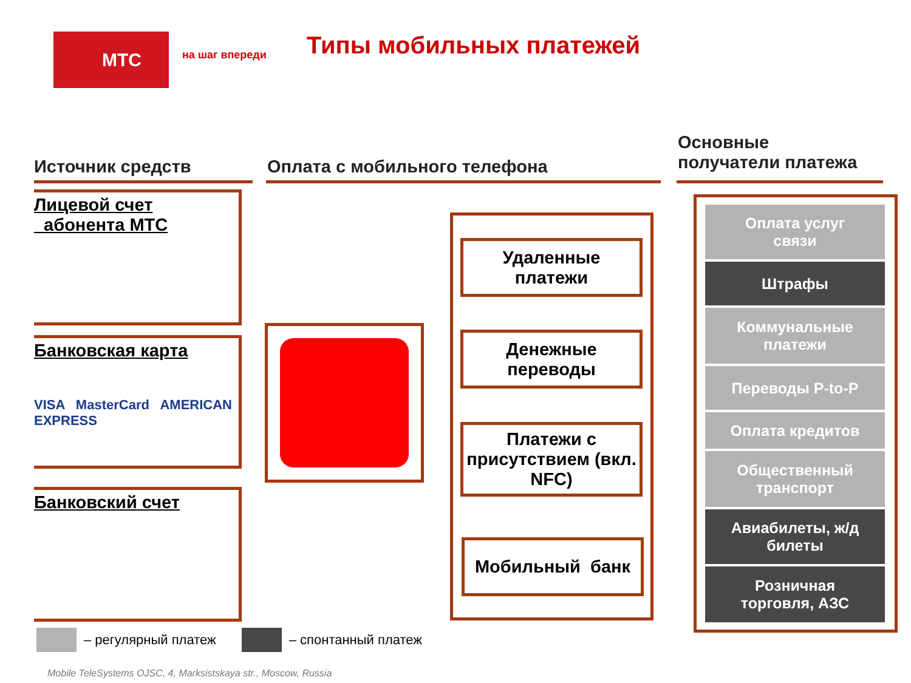МТС
на шаг впереди Типы мобильных платежей
Источник средств Оплата с мобильного телефона
Основные
получатели платежа
Лицевой счет
абонента МТС
Банковская карта
VISA MasterCard AMERICAN EXPRESS
Банковский счет
Удаленные
платежи
Денежные
переводы
Платежи с присутствием (вкл. NFC)
Мобильный банк
Оплата услуг
связи
Штрафы
Коммунальные
платежи
Переводы P-to-P
Оплата кредитов
Общественный
транспорт
Авиабилеты, ж/д
билеты
Розничная
торговля, АЗС
– регулярный платеж – спонтанный платеж
Mobile TeleSystems OJSC, 4, Marksistskaya str., Moscow, Russia